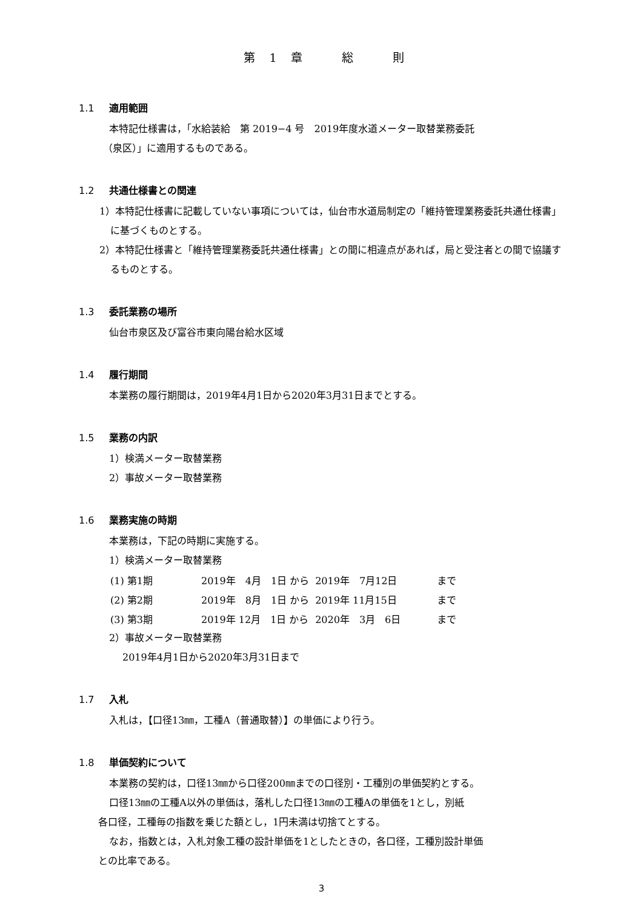第　1　章　　　総　　　則
1.1 適用範囲
本特記仕様書は，「水給装給　第 2019−4 号　2019年度水道メーター取替業務委託
（泉区）」に適用するものである。
1.2 共通仕様書との関連
1）本特記仕様書に記載していない事項については，仙台市水道局制定の「維持管理業務委託共通仕様書」に基づくものとする。
2）本特記仕様書と「維持管理業務委託共通仕様書」との間に相違点があれば，局と受注者との間で協議するものとする。
1.3 委託業務の場所
仙台市泉区及び富谷市東向陽台給水区域
1.4 履行期間
本業務の履行期間は，2019年4月1日から2020年3月31日までとする。
1.5 業務の内訳
1）検満メーター取替業務
2）事故メーター取替業務
1.6 業務実施の時期
本業務は，下記の時期に実施する。
1）検満メーター取替業務
| (1) 第1期 | 2019年 4月 1日 から | 2019年 7月12日 | まで |
| (2) 第2期 | 2019年 8月 1日 から | 2019年 11月15日 | まで |
| (3) 第3期 | 2019年 12月 1日 から | 2020年 3月 6日 | まで |
2）事故メーター取替業務
2019年4月1日から2020年3月31日まで
1.7 入札
入札は，【口径13㎜，工種A（普通取替）】の単価により行う。
1.8 単価契約について
本業務の契約は，口径13㎜から口径200㎜までの口径別・工種別の単価契約とする。
口径13㎜の工種A以外の単価は，落札した口径13㎜の工種Aの単価を1とし，別紙
各口径，工種毎の指数を乗じた額とし，1円未満は切捨てとする。
なお，指数とは，入札対象工種の設計単価を1としたときの，各口径，工種別設計単価
との比率である。
3